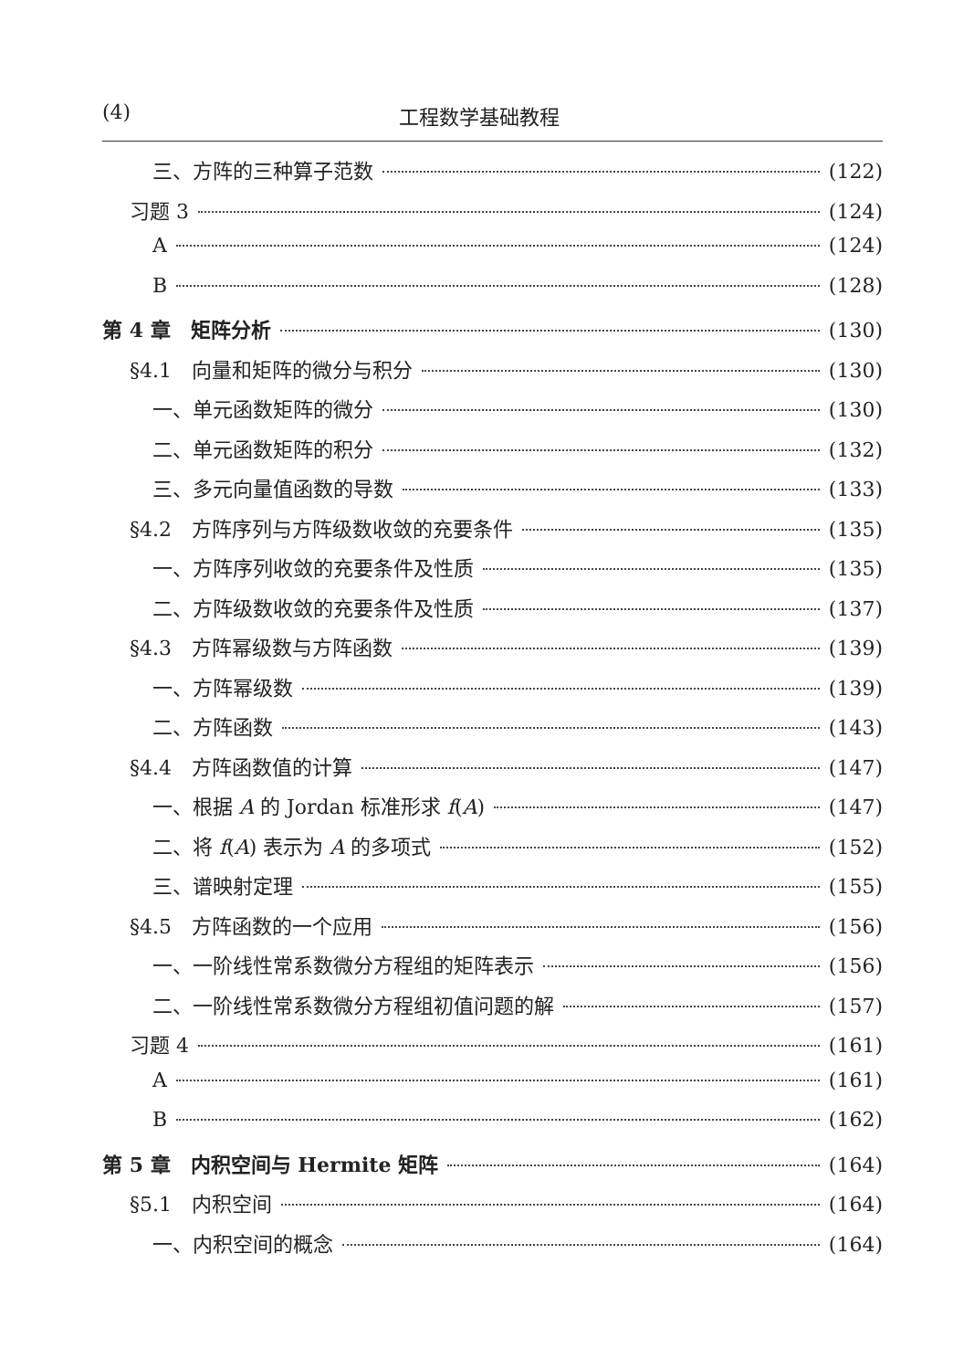(4) 工程数学基础教程
三、方阵的三种算子范数 (122)
习题 3 (124)
A (124)
B (128)
第 4 章　矩阵分析 (130)
§4.1　向量和矩阵的微分与积分 (130)
一、单元函数矩阵的微分 (130)
二、单元函数矩阵的积分 (132)
三、多元向量值函数的导数 (133)
§4.2　方阵序列与方阵级数收敛的充要条件 (135)
一、方阵序列收敛的充要条件及性质 (135)
二、方阵级数收敛的充要条件及性质 (137)
§4.3　方阵幂级数与方阵函数 (139)
一、方阵幂级数 (139)
二、方阵函数 (143)
§4.4　方阵函数值的计算 (147)
一、根据 A 的 Jordan 标准形求 f(A) (147)
二、将 f(A) 表示为 A 的多项式 (152)
三、谱映射定理 (155)
§4.5　方阵函数的一个应用 (156)
一、一阶线性常系数微分方程组的矩阵表示 (156)
二、一阶线性常系数微分方程组初值问题的解 (157)
习题 4 (161)
A (161)
B (162)
第 5 章　内积空间与 Hermite 矩阵 (164)
§5.1　内积空间 (164)
一、内积空间的概念 (164)